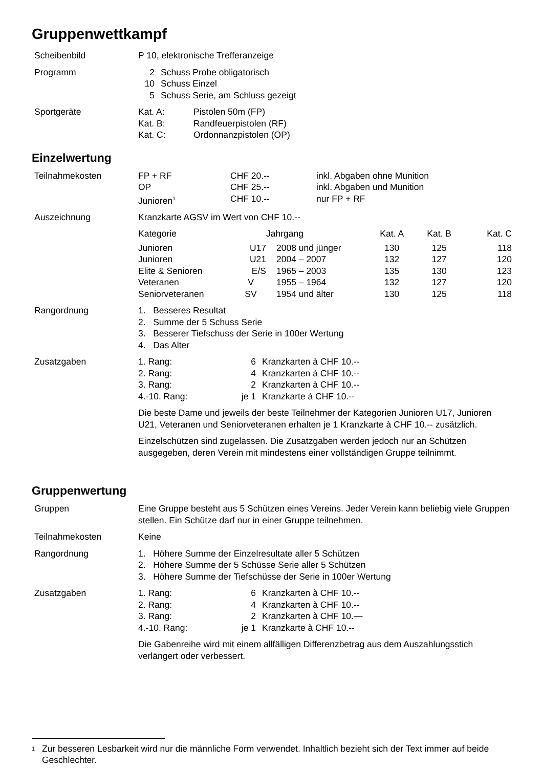Gruppenwettkampf
Scheibenbild P 10, elektronische Trefferanzeige
Programm
| 2 | Schuss Probe obligatorisch |
| 10 | Schuss Einzel |
| 5 | Schuss Serie, am Schluss gezeigt |
Sportgeräte
| Kat. A: | Pistolen 50m (FP) |
| Kat. B: | Randfeuerpistolen (RF) |
| Kat. C: | Ordonnanzpistolen (OP) |
Einzelwertung
Teilnahmekosten
| FP + RF | CHF 20.-- | inkl. Abgaben ohne Munition |
| OP | CHF 25.-- | inkl. Abgaben und Munition |
| Junioren<sup>1</sup> | CHF 10.-- | nur FP + RF |
Auszeichnung Kranzkarte AGSV im Wert von CHF 10.--
| Kategorie | | Jahrgang | Kat. A | Kat. B | Kat. C |
| --- | --- | --- | --- | --- | --- |
| Junioren | U17 | 2008 und jünger | 130 | 125 | 118 |
| Junioren | U21 | 2004 – 2007 | 132 | 127 | 120 |
| Elite & Senioren | E/S | 1965 – 2003 | 135 | 130 | 123 |
| Veteranen | V | 1955 – 1964 | 132 | 127 | 120 |
| Seniorveteranen | SV | 1954 und älter | 130 | 125 | 118 |
Rangordnung 1. Besseres Resultat
2. Summe der 5 Schuss Serie
3. Besserer Tiefschuss der Serie in 100er Wertung
4. Das Alter
Zusatzgaben
| 1. Rang: | 6 | Kranzkarten à CHF 10.-- |
| 2. Rang: | 4 | Kranzkarten à CHF 10.-- |
| 3. Rang: | 2 | Kranzkarten à CHF 10.-- |
| 4.-10. Rang: | je 1 | Kranzkarte à CHF 10.-- |
Die beste Dame und jeweils der beste Teilnehmer der Kategorien Junioren U17, Junioren U21, Veteranen und Seniorveteranen erhalten je 1 Kranzkarte à CHF 10.-- zusätzlich.
Einzelschützen sind zugelassen. Die Zusatzgaben werden jedoch nur an Schützen ausgegeben, deren Verein mit mindestens einer vollständigen Gruppe teilnimmt.
Gruppenwertung
Gruppen Eine Gruppe besteht aus 5 Schützen eines Vereins. Jeder Verein kann beliebig viele Gruppen stellen. Ein Schütze darf nur in einer Gruppe teilnehmen.
Teilnahmekosten Keine
Rangordnung 1. Höhere Summe der Einzelresultate aller 5 Schützen
2. Höhere Summe der 5 Schüsse Serie aller 5 Schützen
3. Höhere Summe der Tiefschüsse der Serie in 100er Wertung
Zusatzgaben
| 1. Rang: | 6 | Kranzkarten à CHF 10.-- |
| 2. Rang: | 4 | Kranzkarten à CHF 10.-- |
| 3. Rang: | 2 | Kranzkarten à CHF 10.— |
| 4.-10. Rang: | je 1 | Kranzkarte à CHF 10.-- |
Die Gabenreihe wird mit einem allfälligen Differenzbetrag aus dem Auszahlungsstich verlängert oder verbessert.
<sup>1</sup>
Zur besseren Lesbarkeit wird nur die männliche Form verwendet. Inhaltlich bezieht sich der Text immer auf beide Geschlechter.